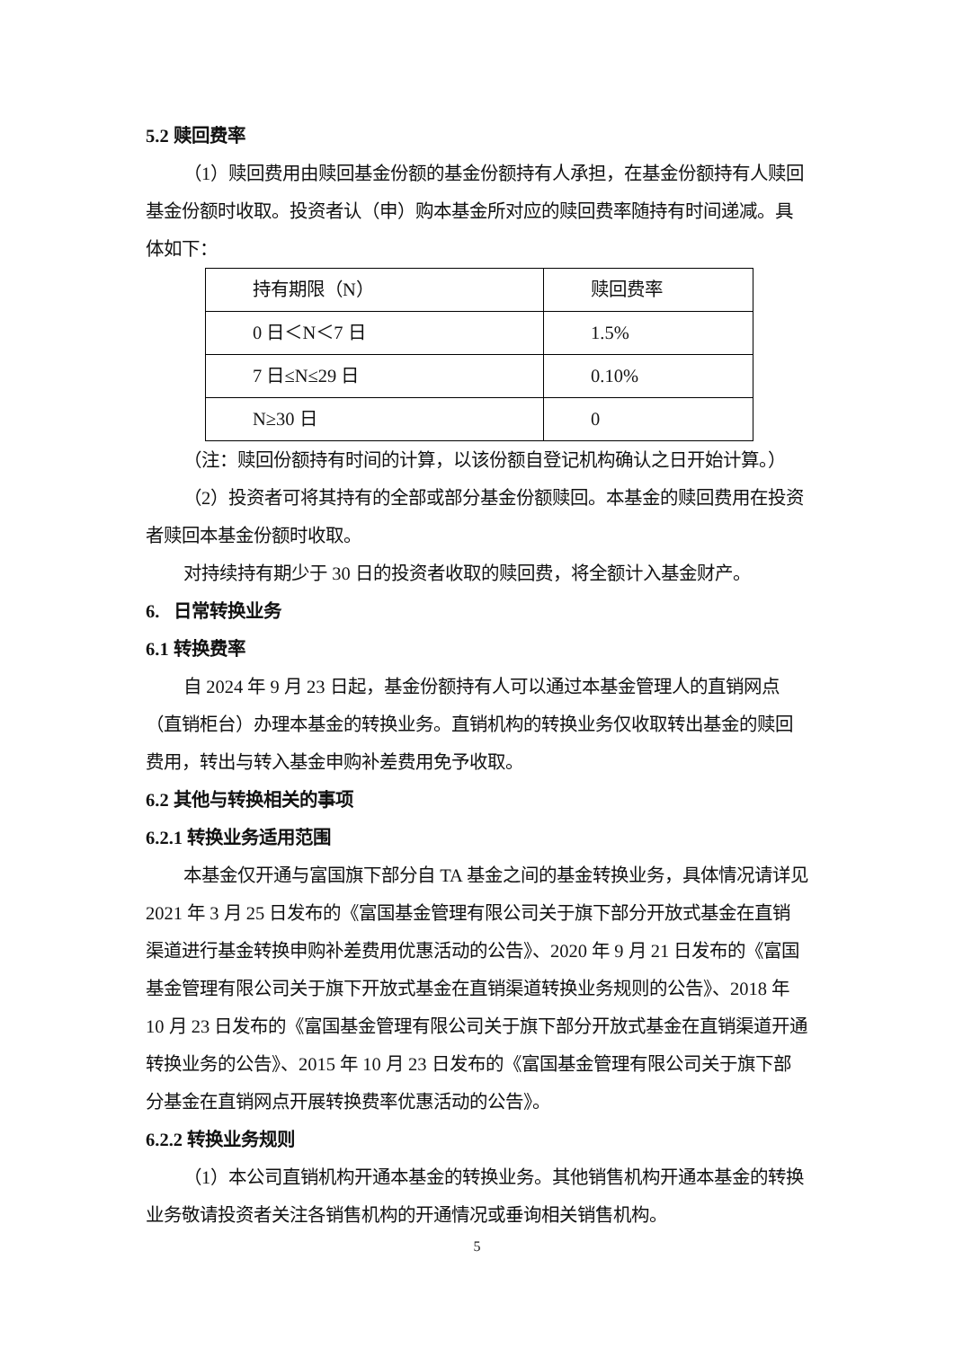5.2 赎回费率
（1）赎回费用由赎回基金份额的基金份额持有人承担，在基金份额持有人赎回基金份额时收取。投资者认（申）购本基金所对应的赎回费率随持有时间递减。具体如下：
| 持有期限（N） | 赎回费率 |
| 0 日＜N＜7 日 | 1.5% |
| 7 日≤N≤29 日 | 0.10% |
| N≥30 日 | 0 |
（注：赎回份额持有时间的计算，以该份额自登记机构确认之日开始计算。）
（2）投资者可将其持有的全部或部分基金份额赎回。本基金的赎回费用在投资者赎回本基金份额时收取。
对持续持有期少于 30 日的投资者收取的赎回费，将全额计入基金财产。
6. 日常转换业务
6.1 转换费率
自 2024 年 9 月 23 日起，基金份额持有人可以通过本基金管理人的直销网点（直销柜台）办理本基金的转换业务。直销机构的转换业务仅收取转出基金的赎回费用，转出与转入基金申购补差费用免予收取。
6.2 其他与转换相关的事项
6.2.1 转换业务适用范围
本基金仅开通与富国旗下部分自 TA 基金之间的基金转换业务，具体情况请详见 2021 年 3 月 25 日发布的《富国基金管理有限公司关于旗下部分开放式基金在直销渠道进行基金转换申购补差费用优惠活动的公告》、2020 年 9 月 21 日发布的《富国基金管理有限公司关于旗下开放式基金在直销渠道转换业务规则的公告》、2018 年 10 月 23 日发布的《富国基金管理有限公司关于旗下部分开放式基金在直销渠道开通转换业务的公告》、2015 年 10 月 23 日发布的《富国基金管理有限公司关于旗下部分基金在直销网点开展转换费率优惠活动的公告》。
6.2.2 转换业务规则
（1）本公司直销机构开通本基金的转换业务。其他销售机构开通本基金的转换业务敬请投资者关注各销售机构的开通情况或垂询相关销售机构。
5